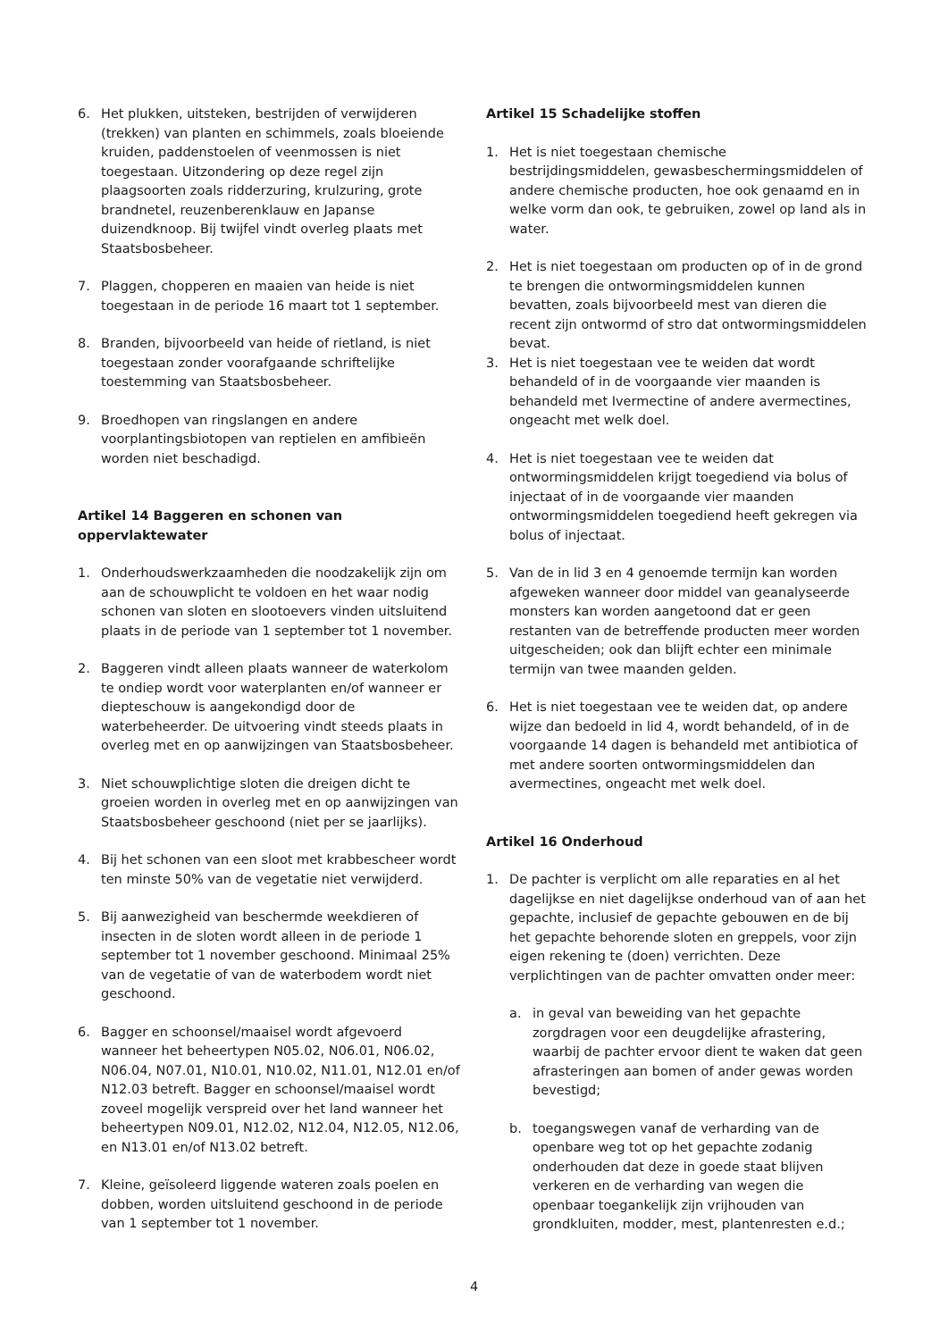6. Het plukken, uitsteken, bestrijden of verwijderen (trekken) van planten en schimmels, zoals bloeiende kruiden, paddenstoelen of veenmossen is niet toegestaan. Uitzondering op deze regel zijn plaagsoorten zoals ridderzuring, krulzuring, grote brandnetel, reuzenberenklauw en Japanse duizendknoop. Bij twijfel vindt overleg plaats met Staatsbosbeheer.
7. Plaggen, chopperen en maaien van heide is niet toegestaan in de periode 16 maart tot 1 september.
8. Branden, bijvoorbeeld van heide of rietland, is niet toegestaan zonder voorafgaande schriftelijke toestemming van Staatsbosbeheer.
9. Broedhopen van ringslangen en andere voorplantingsbiotopen van reptielen en amfibieën worden niet beschadigd.
Artikel 14 Baggeren en schonen van oppervlaktewater
1. Onderhoudswerkzaamheden die noodzakelijk zijn om aan de schouwplicht te voldoen en het waar nodig schonen van sloten en slootoevers vinden uitsluitend plaats in de periode van 1 september tot 1 november.
2. Baggeren vindt alleen plaats wanneer de waterkolom te ondiep wordt voor waterplanten en/of wanneer er diepteschouw is aangekondigd door de waterbeheerder. De uitvoering vindt steeds plaats in overleg met en op aanwijzingen van Staatsbosbeheer.
3. Niet schouwplichtige sloten die dreigen dicht te groeien worden in overleg met en op aanwijzingen van Staatsbosbeheer geschoond (niet per se jaarlijks).
4. Bij het schonen van een sloot met krabbescheer wordt ten minste 50% van de vegetatie niet verwijderd.
5. Bij aanwezigheid van beschermde weekdieren of insecten in de sloten wordt alleen in de periode 1 september tot 1 november geschoond. Minimaal 25% van de vegetatie of van de waterbodem wordt niet geschoond.
6. Bagger en schoonsel/maaisel wordt afgevoerd wanneer het beheertypen N05.02, N06.01, N06.02, N06.04, N07.01, N10.01, N10.02, N11.01, N12.01 en/of N12.03 betreft. Bagger en schoonsel/maaisel wordt zoveel mogelijk verspreid over het land wanneer het beheertypen N09.01, N12.02, N12.04, N12.05, N12.06, en N13.01 en/of N13.02 betreft.
7. Kleine, geïsoleerd liggende wateren zoals poelen en dobben, worden uitsluitend geschoond in de periode van 1 september tot 1 november.
Artikel 15 Schadelijke stoffen
1. Het is niet toegestaan chemische bestrijdingsmiddelen, gewasbeschermingsmiddelen of andere chemische producten, hoe ook genaamd en in welke vorm dan ook, te gebruiken, zowel op land als in water.
2. Het is niet toegestaan om producten op of in de grond te brengen die ontwormingsmiddelen kunnen bevatten, zoals bijvoorbeeld mest van dieren die recent zijn ontwormd of stro dat ontwormingsmiddelen bevat.
3. Het is niet toegestaan vee te weiden dat wordt behandeld of in de voorgaande vier maanden is behandeld met Ivermectine of andere avermectines, ongeacht met welk doel.
4. Het is niet toegestaan vee te weiden dat ontwormingsmiddelen krijgt toegediend via bolus of injectaat of in de voorgaande vier maanden ontwormingsmiddelen toegediend heeft gekregen via bolus of injectaat.
5. Van de in lid 3 en 4 genoemde termijn kan worden afgeweken wanneer door middel van geanalyseerde monsters kan worden aangetoond dat er geen restanten van de betreffende producten meer worden uitgescheiden; ook dan blijft echter een minimale termijn van twee maanden gelden.
6. Het is niet toegestaan vee te weiden dat, op andere wijze dan bedoeld in lid 4, wordt behandeld, of in de voorgaande 14 dagen is behandeld met antibiotica of met andere soorten ontwormingsmiddelen dan avermectines, ongeacht met welk doel.
Artikel 16 Onderhoud
1. De pachter is verplicht om alle reparaties en al het dagelijkse en niet dagelijkse onderhoud van of aan het gepachte, inclusief de gepachte gebouwen en de bij het gepachte behorende sloten en greppels, voor zijn eigen rekening te (doen) verrichten. Deze verplichtingen van de pachter omvatten onder meer:
a. in geval van beweiding van het gepachte zorgdragen voor een deugdelijke afrastering, waarbij de pachter ervoor dient te waken dat geen afrasteringen aan bomen of ander gewas worden bevestigd;
b. toegangswegen vanaf de verharding van de openbare weg tot op het gepachte zodanig onderhouden dat deze in goede staat blijven verkeren en de verharding van wegen die openbaar toegankelijk zijn vrijhouden van grondkluiten, modder, mest, plantenresten e.d.;
4